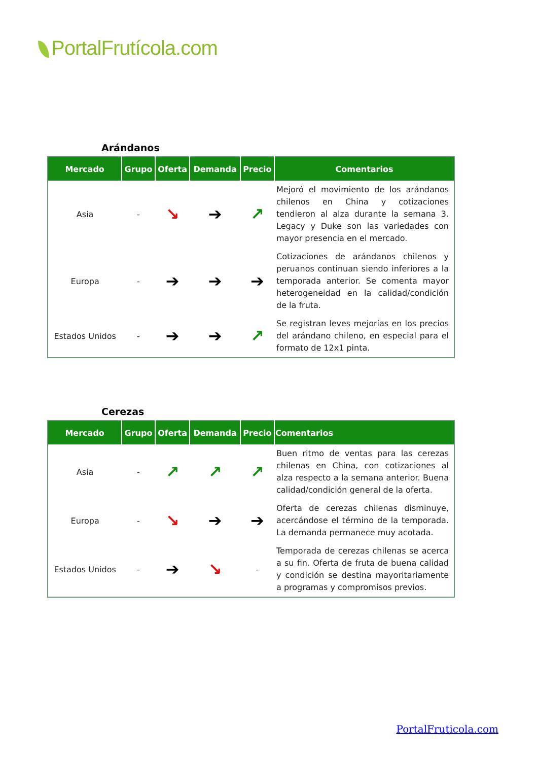PortalFrutícola.com
Arándanos
| Mercado | Grupo | Oferta | Demanda | Precio | Comentarios |
| --- | --- | --- | --- | --- | --- |
| Asia | - | ↘ | ➔ | ↗ | Mejoró el movimiento de los arándanos chilenos en China y cotizaciones tendieron al alza durante la semana 3. Legacy y Duke son las variedades con mayor presencia en el mercado. |
| Europa | - | ➔ | ➔ | ➔ | Cotizaciones de arándanos chilenos y peruanos continuan siendo inferiores a la temporada anterior. Se comenta mayor heterogeneidad en la calidad/condición de la fruta. |
| Estados Unidos | - | ➔ | ➔ | ↗ | Se registran leves mejorías en los precios del arándano chileno, en especial para el formato de 12x1 pinta. |
Cerezas
| Mercado | Grupo | Oferta | Demanda | Precio | Comentarios |
| --- | --- | --- | --- | --- | --- |
| Asia | - | ↗ | ↗ | ↗ | Buen ritmo de ventas para las cerezas chilenas en China, con cotizaciones al alza respecto a la semana anterior. Buena calidad/condición general de la oferta. |
| Europa | - | ↘ | ➔ | ➔ | Oferta de cerezas chilenas disminuye, acercándose el término de la temporada. La demanda permanece muy acotada. |
| Estados Unidos | - | ➔ | ↘ | - | Temporada de cerezas chilenas se acerca a su fin. Oferta de fruta de buena calidad y condición se destina mayoritariamente a programas y compromisos previos. |
PortalFruticola.com